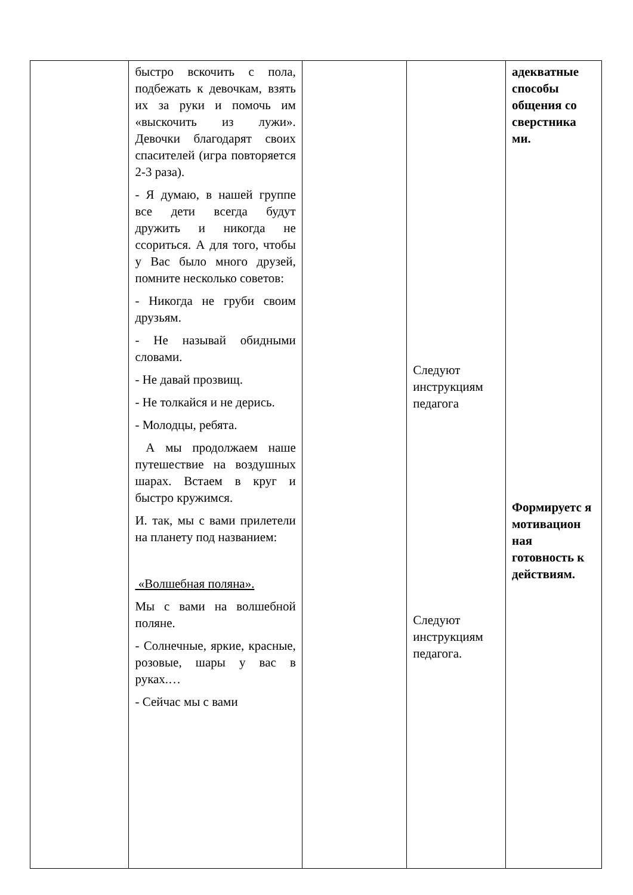| | быстро вскочить с пола, подбежать к девочкам, взять их за руки и помочь им «выскочить из лужи». Девочки благодарят своих спасителей (игра повторяется 2-3 раза). - Я думаю, в нашей группе все дети всегда будут дружить и никогда не ссориться. А для того, чтобы у Вас было много друзей, помните несколько советов: - Никогда не груби своим друзьям. - Не называй обидными словами. - Не давай прозвищ. - Не толкайся и не дерись. - Молодцы, ребята. А мы продолжаем наше путешествие на воздушных шарах. Встаем в круг и быстро кружимся. И. так, мы с вами прилетели на планету под названием: «Волшебная поляна». Мы с вами на волшебной поляне. - Солнечные, яркие, красные, розовые, шары у вас в руках.… - Сейчас мы с вами | | Следуют инструкциям педагога Следуют инструкциям педагога. | адекватные способы общения со сверстника ми. Формируетс я мотивацион ная готовность к действиям. |